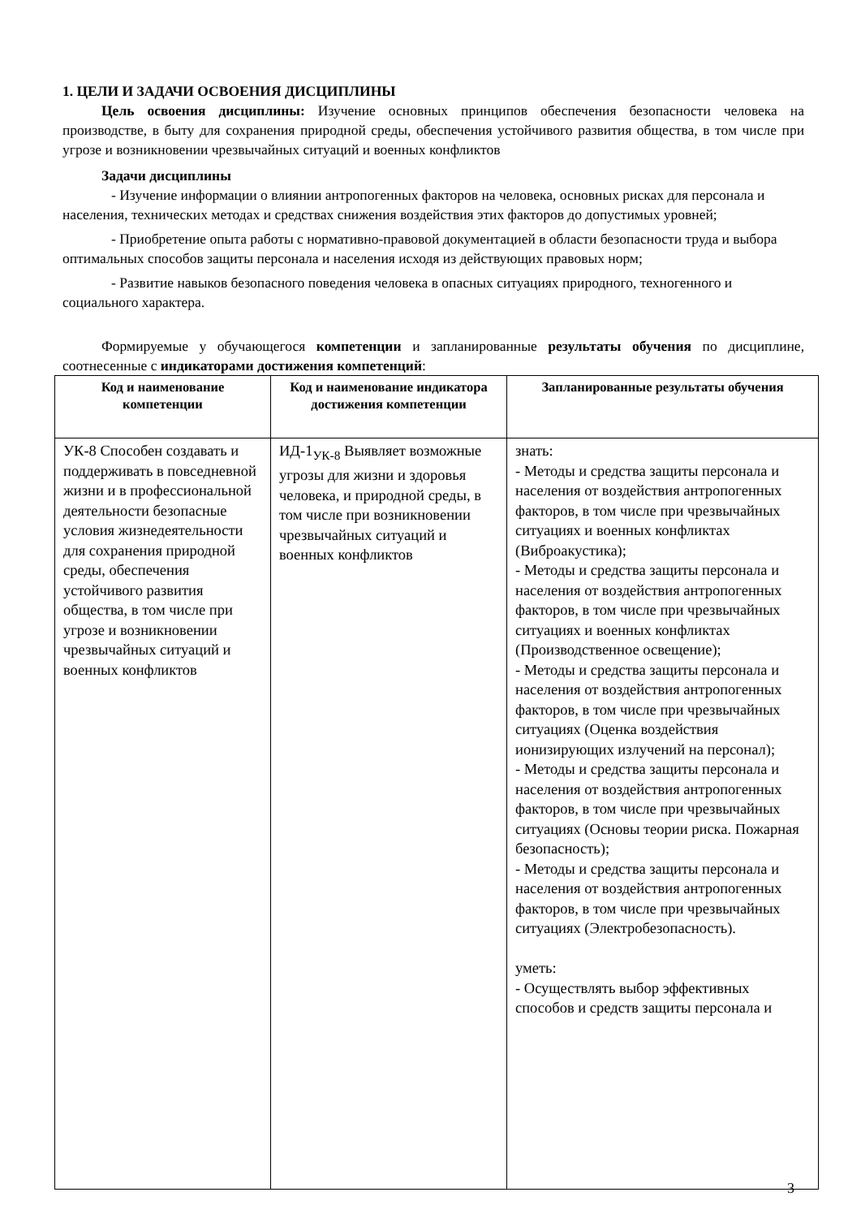1. ЦЕЛИ И ЗАДАЧИ ОСВОЕНИЯ ДИСЦИПЛИНЫ
Цель освоения дисциплины: Изучение основных принципов обеспечения безопасности человека на производстве, в быту для сохранения природной среды, обеспечения устойчивого развития общества, в том числе при угрозе и возникновении чрезвычайных ситуаций и военных конфликтов
Задачи дисциплины
- Изучение информации о влиянии антропогенных факторов на человека, основных рисках для персонала и населения, технических методах и средствах снижения воздействия этих факторов до допустимых уровней;
- Приобретение опыта работы с нормативно-правовой документацией в области безопасности труда и выбора оптимальных способов защиты персонала и населения исходя из действующих правовых норм;
- Развитие навыков безопасного поведения человека в опасных ситуациях природного, техногенного и социального характера.
Формируемые у обучающегося компетенции и запланированные результаты обучения по дисциплине, соотнесенные с индикаторами достижения компетенций:
| Код и наименование компетенции | Код и наименование индикатора достижения компетенции | Запланированные результаты обучения |
| --- | --- | --- |
| УК-8 Способен создавать и поддерживать в повседневной жизни и в профессиональной деятельности безопасные условия жизнедеятельности для сохранения природной среды, обеспечения устойчивого развития общества, в том числе при угрозе и возникновении чрезвычайных ситуаций и военных конфликтов | ИД-1<sub>УК-8</sub> Выявляет возможные угрозы для жизни и здоровья человека, и природной среды, в том числе при возникновении чрезвычайных ситуаций и военных конфликтов | знать: - Методы и средства защиты персонала и населения от воздействия антропогенных факторов, в том числе при чрезвычайных ситуациях и военных конфликтах (Виброакустика); - Методы и средства защиты персонала и населения от воздействия антропогенных факторов, в том числе при чрезвычайных ситуациях и военных конфликтах (Производственное освещение); - Методы и средства защиты персонала и населения от воздействия антропогенных факторов, в том числе при чрезвычайных ситуациях (Оценка воздействия ионизирующих излучений на персонал); - Методы и средства защиты персонала и населения от воздействия антропогенных факторов, в том числе при чрезвычайных ситуациях (Основы теории риска. Пожарная безопасность); - Методы и средства защиты персонала и населения от воздействия антропогенных факторов, в том числе при чрезвычайных ситуациях (Электробезопасность). уметь: - Осуществлять выбор эффективных способов и средств защиты персонала и |
3